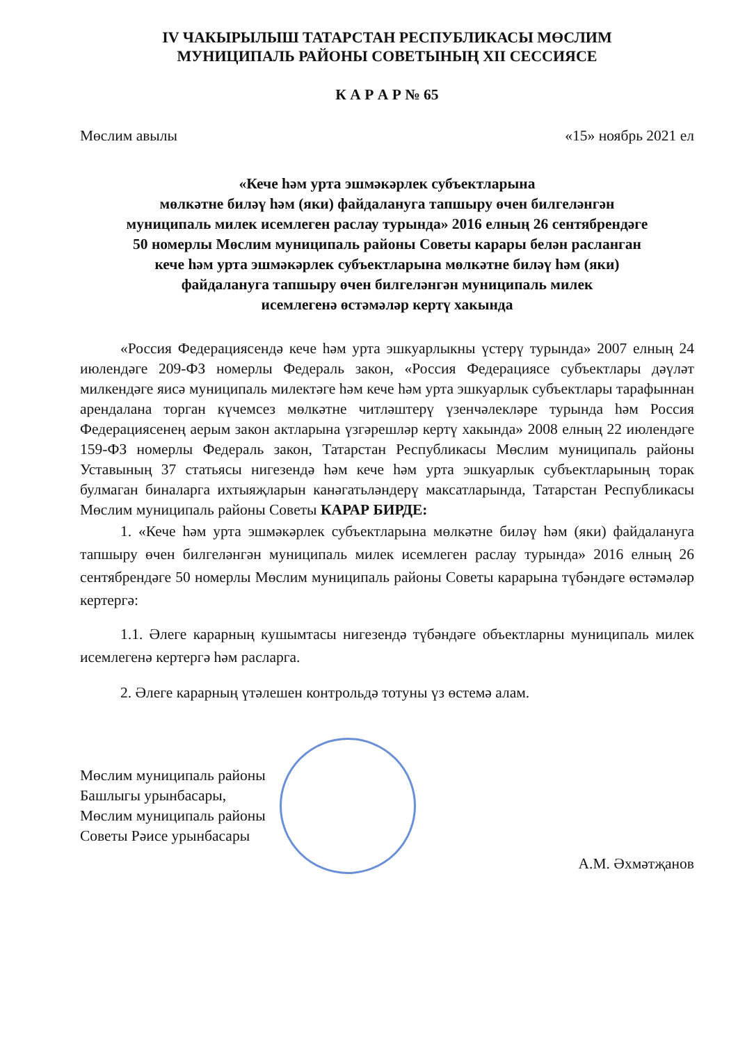IV ЧАКЫРЫЛЫШ ТАТАРСТАН РЕСПУБЛИКАСЫ МӨСЛИМ
МУНИЦИПАЛЬ РАЙОНЫ СОВЕТЫНЫҢ XII СЕССИЯСЕ
К А Р А Р № 65
Мөслим авылы «15» ноябрь 2021 ел
«Кече һәм урта эшмәкәрлек субъектларына
мөлкәтне биләү һәм (яки) файдалануга тапшыру өчен билгеләнгән
муниципаль милек исемлеген раслау турында» 2016 елның 26 сентябрендәге
50 номерлы Мөслим муниципаль районы Советы карары белән расланган
кече һәм урта эшмәкәрлек субъектларына мөлкәтне биләү һәм (яки)
файдалануга тапшыру өчен билгеләнгән муниципаль милек
исемлегенә өстәмәләр кертү хакында
«Россия Федерациясендә кече һәм урта эшкуарлыкны үстерү турында» 2007 елның 24 июлендәге 209-ФЗ номерлы Федераль закон, «Россия Федерациясе субъектлары дәүләт милкендәге яисә муниципаль милектәге һәм кече һәм урта эшкуарлык субъектлары тарафыннан арендалана торган күчемсез мөлкәтне читләштерү үзенчәлекләре турында һәм Россия Федерациясенең аерым закон актларына үзгәрешләр кертү хакында» 2008 елның 22 июлендәге 159-ФЗ номерлы Федераль закон, Татарстан Республикасы Мөслим муниципаль районы Уставының 37 статьясы нигезендә һәм кече һәм урта эшкуарлык субъектларының торак булмаган биналарга ихтыяҗларын канәгатьләндерү максатларында, Татарстан Республикасы Мөслим муниципаль районы Советы КАРАР БИРДЕ:
1. «Кече һәм урта эшмәкәрлек субъектларына мөлкәтне биләү һәм (яки) файдалануга тапшыру өчен билгеләнгән муниципаль милек исемлеген раслау турында» 2016 елның 26 сентябрендәге 50 номерлы Мөслим муниципаль районы Советы карарына түбәндәге өстәмәләр кертергә:
1.1. Әлеге карарның кушымтасы нигезендә түбәндәге объектларны муниципаль милек исемлегенә кертергә һәм расларга.
2. Әлеге карарның үтәлешен контрольдә тотуны үз өстемә алам.
Мөслим муниципаль районы
Башлыгы урынбасары,
Мөслим муниципаль районы
Советы Рәисе урынбасары
А.М. Әхмәтҗанов